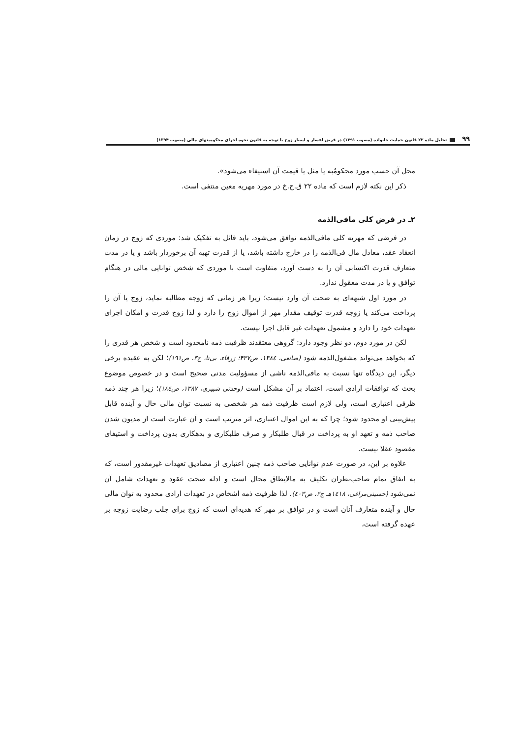۹۹ تحلیل ماده ۲۲ قانون حمایت خانواده (مصوب ۱۳۹۱) در فرض اعسار و ایسار زوج با توجه به قانون نحوه اجرای محکومیتهای مالی (مصوب ۱۳۹۴)
محل آن حسب مورد محکومٌبه یا مثل یا قیمت آن استیفاء می‌شود».
ذکر این نکته لازم است که ماده ۲۲ ق.ح.خ در مورد مهریه معین منتفی است.
۲ـ در فرض کلی مافی‌الذمه
در فرضی که مهریه کلی مافی‌الذمه توافق می‌شود، باید قائل به تفکیک شد: موردی که زوج در زمان انعقاد عقد، معادل مال فی‌الذمه را در خارج داشته باشد، یا از قدرت تهیه آن برخوردار باشد و یا در مدت متعارف قدرت اکتسابی آن را به دست آورد، متفاوت است با موردی که شخص توانایی مالی در هنگام توافق و یا در مدت معقول ندارد.
در مورد اول شبهه‌ای به صحت آن وارد نیست؛ زیرا هر زمانی که زوجه مطالبه نماید، زوج یا آن را پرداخت می‌کند یا زوجه قدرت توقیف مقدار مهر از اموال زوج را دارد و لذا زوج قدرت و امکان اجرای تعهدات خود را دارد و مشمول تعهدات غیر قابل اجرا نیست.
لکن در مورد دوم، دو نظر وجود دارد: گروهی معتقدند ظرفیت ذمه نامحدود است و شخص هر قدری را که بخواهد می‌تواند مشغول‌الذمه شود (صانعی، ۱۳۸٤، ص۴۳۷؛ زرقاء، بی‌تا، ج۳، ص۱۹۱)؛ لکن به عقیده برخی دیگر، این دیدگاه تنها نسبت به مافی‌الذمه ناشی از مسؤولیت مدنی صحیح است و در خصوص موضوع بحث که توافقات ارادی است، اعتماد بر آن مشکل است (وحدتی شبیری، ۱۳۸۷، ص۱۸٤)؛ زیرا هر چند ذمه ظرفی اعتباری است، ولی لازم است ظرفیت ذمه هر شخصی به نسبت توان مالی حال و آینده قابل پیش‌بینی او محدود شود؛ چرا که به این اموال اعتباری، اثر مترتب است و آن عبارت است از مدیون شدن صاحب ذمه و تعهد او به پرداخت در قبال طلبکار و صرف طلبکاری و بدهکاری بدون پرداخت و استیفای مقصود عقلا نیست.
علاوه بر این، در صورت عدم توانایی صاحب ذمه چنین اعتباری از مصادیق تعهدات غیرمقدور است، که به اتفاق تمام صاحب‌نظران تکلیف به مالایطاق محال است و ادله صحت عقود و تعهدات شامل آن نمی‌شود (حسینی‌مراغی، ۱٤۱۸هـ ج۲، ص٤۰۳). لذا ظرفیت ذمه اشخاص در تعهدات ارادی محدود به توان مالی حال و آینده متعارف آنان است و در توافق بر مهر که هدیه‌ای است که زوج برای جلب رضایت زوجه بر عهده گرفته است،